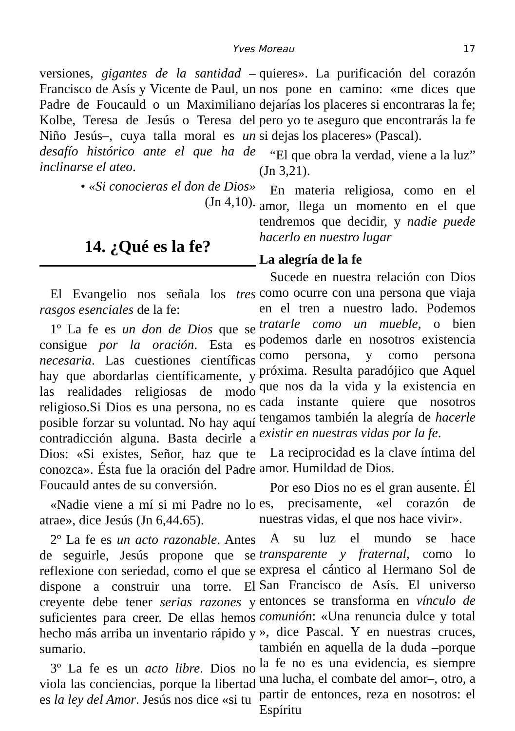Yves Moreau 17
versiones, gigantes de la santidad –Francisco de Asís y Vicente de Paul, un Padre de Foucauld o un Maximiliano Kolbe, Teresa de Jesús o Teresa del Niño Jesús–, cuya talla moral es un desafío histórico ante el que ha de inclinarse el ateo.
• «Si conocieras el don de Dios»
(Jn 4,10).
14. ¿Qué es la fe?
El Evangelio nos señala los tres rasgos esenciales de la fe:
1º La fe es un don de Dios que se consigue por la oración. Esta es necesaria. Las cuestiones científicas hay que abordarlas científicamente, y las realidades religiosas de modo religioso.Si Dios es una persona, no es posible forzar su voluntad. No hay aquí contradicción alguna. Basta decirle a Dios: «Si existes, Señor, haz que te conozca». Ésta fue la oración del Padre Foucauld antes de su conversión.
«Nadie viene a mí si mi Padre no lo atrae», dice Jesús (Jn 6,44.65).
2º La fe es un acto razonable. Antes de seguirle, Jesús propone que se reflexione con seriedad, como el que se dispone a construir una torre. El creyente debe tener serias razones y suficientes para creer. De ellas hemos hecho más arriba un inventario rápido y sumario.
3º La fe es un acto libre. Dios no viola las conciencias, porque la libertad es la ley del Amor. Jesús nos dice «si tu
quieres». La purificación del corazón nos pone en camino: «me dices que dejarías los placeres si encontraras la fe; pero yo te aseguro que encontrarás la fe si dejas los placeres» (Pascal).
“El que obra la verdad, viene a la luz” (Jn 3,21).
En materia religiosa, como en el amor, llega un momento en el que tendremos que decidir, y nadie puede hacerlo en nuestro lugar
La alegría de la fe
Sucede en nuestra relación con Dios como ocurre con una persona que viaja en el tren a nuestro lado. Podemos tratarle como un mueble, o bien podemos darle en nosotros existencia como persona, y como persona próxima. Resulta paradójico que Aquel que nos da la vida y la existencia en cada instante quiere que nosotros tengamos también la alegría de hacerle existir en nuestras vidas por la fe.
La reciprocidad es la clave íntima del amor. Humildad de Dios.
Por eso Dios no es el gran ausente. Él es, precisamente, «el corazón de nuestras vidas, el que nos hace vivir».
A su luz el mundo se hace transparente y fraternal, como lo expresa el cántico al Hermano Sol de San Francisco de Asís. El universo entonces se transforma en vínculo de comunión: «Una renuncia dulce y total », dice Pascal. Y en nuestras cruces, también en aquella de la duda –porque la fe no es una evidencia, es siempre una lucha, el combate del amor–, otro, a partir de entonces, reza en nosotros: el Espíritu